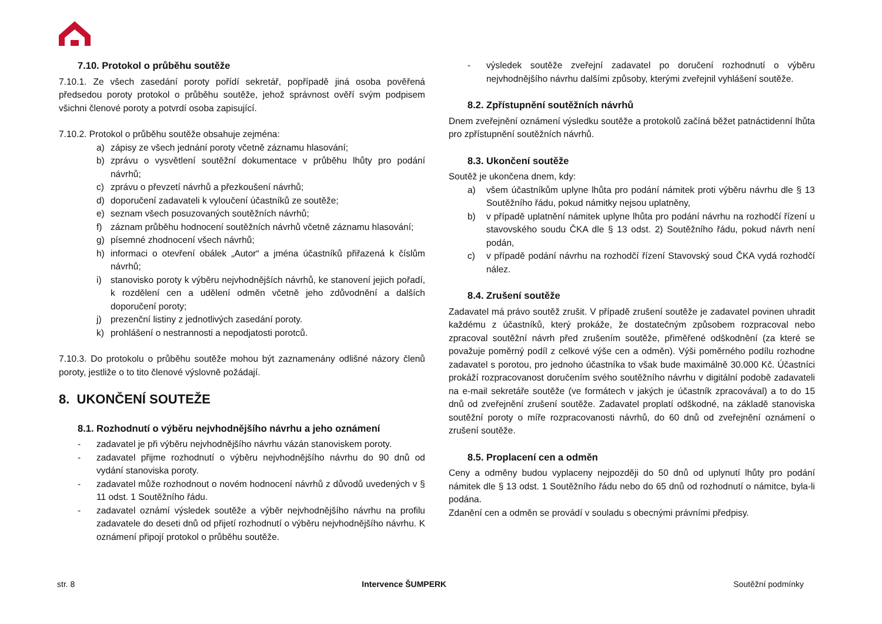7.10. Protokol o průběhu soutěže
7.10.1. Ze všech zasedání poroty pořídí sekretář, popřípadě jiná osoba pověřená předsedou poroty protokol o průběhu soutěže, jehož správnost ověří svým podpisem všichni členové poroty a potvrdí osoba zapisující.
7.10.2. Protokol o průběhu soutěže obsahuje zejména:
a) zápisy ze všech jednání poroty včetně záznamu hlasování;
b) zprávu o vysvětlení soutěžní dokumentace v průběhu lhůty pro podání návrhů;
c) zprávu o převzetí návrhů a přezkoušení návrhů;
d) doporučení zadavateli k vyloučení účastníků ze soutěže;
e) seznam všech posuzovaných soutěžních návrhů;
f) záznam průběhu hodnocení soutěžních návrhů včetně záznamu hlasování;
g) písemné zhodnocení všech návrhů;
h) informaci o otevření obálek „Autor“ a jména účastníků přiřazená k číslům návrhů;
i) stanovisko poroty k výběru nejvhodnějších návrhů, ke stanovení jejich pořadí, k rozdělení cen a udělení odměn včetně jeho zdůvodnění a dalších doporučení poroty;
j) prezenční listiny z jednotlivých zasedání poroty.
k) prohlášení o nestrannosti a nepodjatosti porotců.
7.10.3. Do protokolu o průběhu soutěže mohou být zaznamenány odlišné názory členů poroty, jestliže o to tito členové výslovně požádají.
8. UKONČENÍ SOUTEŽE
8.1. Rozhodnutí o výběru nejvhodnějšího návrhu a jeho oznámení
- zadavatel je při výběru nejvhodnějšího návrhu vázán stanoviskem poroty.
- zadavatel přijme rozhodnutí o výběru nejvhodnějšího návrhu do 90 dnů od vydání stanoviska poroty.
- zadavatel může rozhodnout o novém hodnocení návrhů z důvodů uvedených v § 11 odst. 1 Soutěžního řádu.
- zadavatel oznámí výsledek soutěže a výběr nejvhodnějšího návrhu na profilu zadavatele do deseti dnů od přijetí rozhodnutí o výběru nejvhodnějšího návrhu. K oznámení připojí protokol o průběhu soutěže.
- výsledek soutěže zveřejní zadavatel po doručení rozhodnutí o výběru nejvhodnějšího návrhu dalšími způsoby, kterými zveřejnil vyhlášení soutěže.
8.2. Zpřístupnění soutěžních návrhů
Dnem zveřejnění oznámení výsledku soutěže a protokolů začíná běžet patnáctidenní lhůta pro zpřístupnění soutěžních návrhů.
8.3. Ukončení soutěže
Soutěž je ukončena dnem, kdy:
a) všem účastníkům uplyne lhůta pro podání námitek proti výběru návrhu dle § 13 Soutěžního řádu, pokud námitky nejsou uplatněny,
b) v případě uplatnění námitek uplyne lhůta pro podání návrhu na rozhodčí řízení u stavovského soudu ČKA dle § 13 odst. 2) Soutěžního řádu, pokud návrh není podán,
c) v případě podání návrhu na rozhodčí řízení Stavovský soud ČKA vydá rozhodčí nález.
8.4. Zrušení soutěže
Zadavatel má právo soutěž zrušit. V případě zrušení soutěže je zadavatel povinen uhradit každému z účastníků, který prokáže, že dostatečným způsobem rozpracoval nebo zpracoval soutěžní návrh před zrušením soutěže, přiměřené odškodnění (za které se považuje poměrný podíl z celkové výše cen a odměn). Výši poměrného podílu rozhodne zadavatel s porotou, pro jednoho účastníka to však bude maximálně 30.000 Kč. Účastníci prokáží rozpracovanost doručením svého soutěžního návrhu v digitální podobě zadavateli na e-mail sekretáře soutěže (ve formátech v jakých je účastník zpracovával) a to do 15 dnů od zveřejnění zrušení soutěže. Zadavatel proplatí odškodné, na základě stanoviska soutěžní poroty o míře rozpracovanosti návrhů, do 60 dnů od zveřejnění oznámení o zrušení soutěže.
8.5. Proplacení cen a odměn
Ceny a odměny budou vyplaceny nejpozději do 50 dnů od uplynutí lhůty pro podání námitek dle § 13 odst. 1 Soutěžního řádu nebo do 65 dnů od rozhodnutí o námitce, byla-li podána.
Zdanění cen a odměn se provádí v souladu s obecnými právními předpisy.
str. 8 Intervence ŠUMPERK Soutěžní podmínky